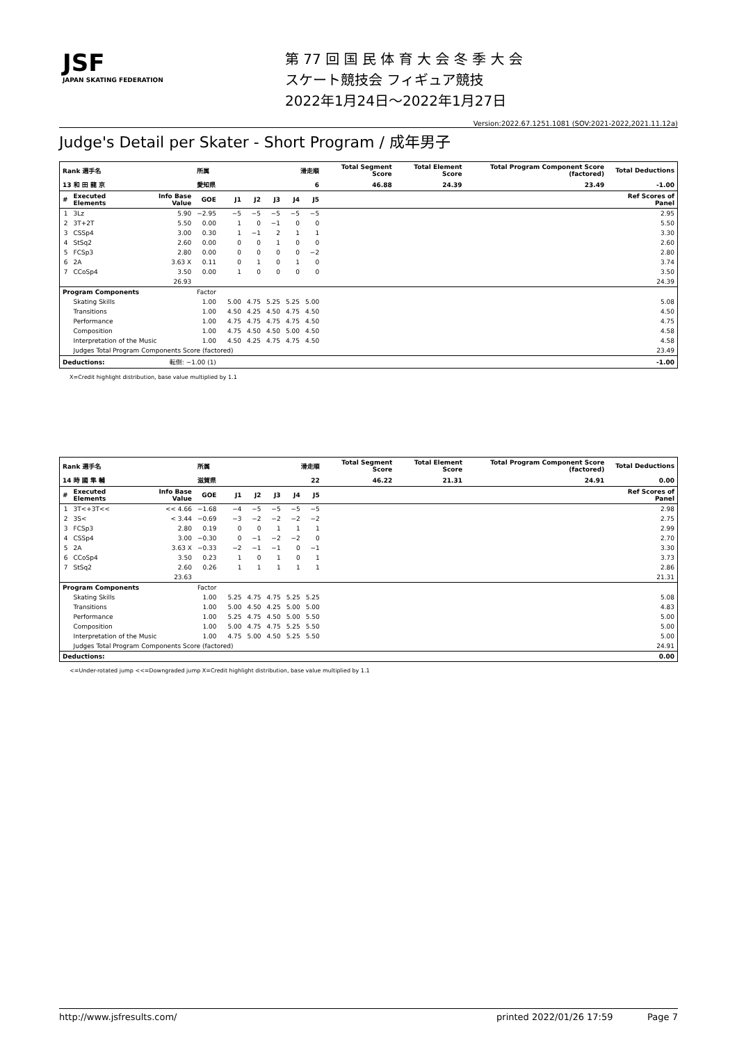JSF
JAPAN SKATING FEDERATION
第 77 回 国 民 体 育 大 会 冬 季 大 会
スケート競技会 フィギュア競技
2022年1月24日～2022年1月27日
Version:2022.67.1251.1081 (SOV:2021-2022,2021.11.12a)
Judge's Detail per Skater - Short Program / 成年男子
| Rank 選手名 | | | 所属 | | 滑走順 | | | | | Total Segment Score | Total Element Score | Total Program Component Score (factored) | Total Deductions |
| --- | --- | --- | --- | --- | --- | --- | --- | --- | --- | --- | --- | --- | --- |
| 13 和 田 龍 京 | | | 愛知県 | | 6 | | | | | 46.88 | 24.39 | 23.49 | -1.00 |
| # | Executed Elements | Info Base Value | GOE | | J1 | J2 | J3 | J4 | J5 | | | | Ref Scores of Panel |
| 1 | 3Lz | 5.90 | −2.95 | | −5 | −5 | −5 | −5 | −5 | | | | 2.95 |
| 2 | 3T+2T | 5.50 | 0.00 | | 1 | 0 | −1 | 0 | 0 | | | | 5.50 |
| 3 | CSSp4 | 3.00 | 0.30 | | 1 | −1 | 2 | 1 | 1 | | | | 3.30 |
| 4 | StSq2 | 2.60 | 0.00 | | 0 | 0 | 1 | 0 | 0 | | | | 2.60 |
| 5 | FCSp3 | 2.80 | 0.00 | | 0 | 0 | 0 | 0 | −2 | | | | 2.80 |
| 6 | 2A | 3.63 X | 0.11 | | 0 | 1 | 0 | 1 | 0 | | | | 3.74 |
| 7 | CCoSp4 | 3.50 | 0.00 | | 1 | 0 | 0 | 0 | 0 | | | | 3.50 |
| | | 26.93 | | | | | | | | | | | 24.39 |
| Program Components | | | Factor | | | | | | | | | | |
| | Skating Skills | | 1.00 | | 5.00 | 4.75 | 5.25 | 5.25 | 5.00 | | | | 5.08 |
| | Transitions | | 1.00 | | 4.50 | 4.25 | 4.50 | 4.75 | 4.50 | | | | 4.50 |
| | Performance | | 1.00 | | 4.75 | 4.75 | 4.75 | 4.75 | 4.50 | | | | 4.75 |
| | Composition | | 1.00 | | 4.75 | 4.50 | 4.50 | 5.00 | 4.50 | | | | 4.58 |
| | Interpretation of the Music | | 1.00 | | 4.50 | 4.25 | 4.75 | 4.75 | 4.50 | | | | 4.58 |
| | Judges Total Program Components Score (factored) | | | | | | | | | | | | 23.49 |
| Deductions: | | 転倒: −1.00 (1) | | | | | | | | | | | -1.00 |
X=Credit highlight distribution, base value multiplied by 1.1
| Rank 選手名 | | | 所属 | | 滑走順 | | | | | Total Segment Score | Total Element Score | Total Program Component Score (factored) | Total Deductions |
| --- | --- | --- | --- | --- | --- | --- | --- | --- | --- | --- | --- | --- | --- |
| 14 時 國 隼 輔 | | | 滋賀県 | | 22 | | | | | 46.22 | 21.31 | 24.91 | 0.00 |
| # | Executed Elements | Info Base Value | GOE | | J1 | J2 | J3 | J4 | J5 | | | | Ref Scores of Panel |
| 1 | 3T<+3T<< | << 4.66 | −1.68 | | −4 | −5 | −5 | −5 | −5 | | | | 2.98 |
| 2 | 3S< | < 3.44 | −0.69 | | −3 | −2 | −2 | −2 | −2 | | | | 2.75 |
| 3 | FCSp3 | 2.80 | 0.19 | | 0 | 0 | 1 | 1 | 1 | | | | 2.99 |
| 4 | CSSp4 | 3.00 | −0.30 | | 0 | −1 | −2 | −2 | 0 | | | | 2.70 |
| 5 | 2A | 3.63 X | −0.33 | | −2 | −1 | −1 | 0 | −1 | | | | 3.30 |
| 6 | CCoSp4 | 3.50 | 0.23 | | 1 | 0 | 1 | 0 | 1 | | | | 3.73 |
| 7 | StSq2 | 2.60 | 0.26 | | 1 | 1 | 1 | 1 | 1 | | | | 2.86 |
| | | 23.63 | | | | | | | | | | | 21.31 |
| Program Components | | | Factor | | | | | | | | | | |
| | Skating Skills | | 1.00 | | 5.25 | 4.75 | 4.75 | 5.25 | 5.25 | | | | 5.08 |
| | Transitions | | 1.00 | | 5.00 | 4.50 | 4.25 | 5.00 | 5.00 | | | | 4.83 |
| | Performance | | 1.00 | | 5.25 | 4.75 | 4.50 | 5.00 | 5.50 | | | | 5.00 |
| | Composition | | 1.00 | | 5.00 | 4.75 | 4.75 | 5.25 | 5.50 | | | | 5.00 |
| | Interpretation of the Music | | 1.00 | | 4.75 | 5.00 | 4.50 | 5.25 | 5.50 | | | | 5.00 |
| | Judges Total Program Components Score (factored) | | | | | | | | | | | | 24.91 |
| Deductions: | | | | | | | | | | | | | 0.00 |
<=Under-rotated jump <<=Downgraded jump X=Credit highlight distribution, base value multiplied by 1.1
http://www.jsfresults.com/ printed 2022/01/26 17:59 Page 7